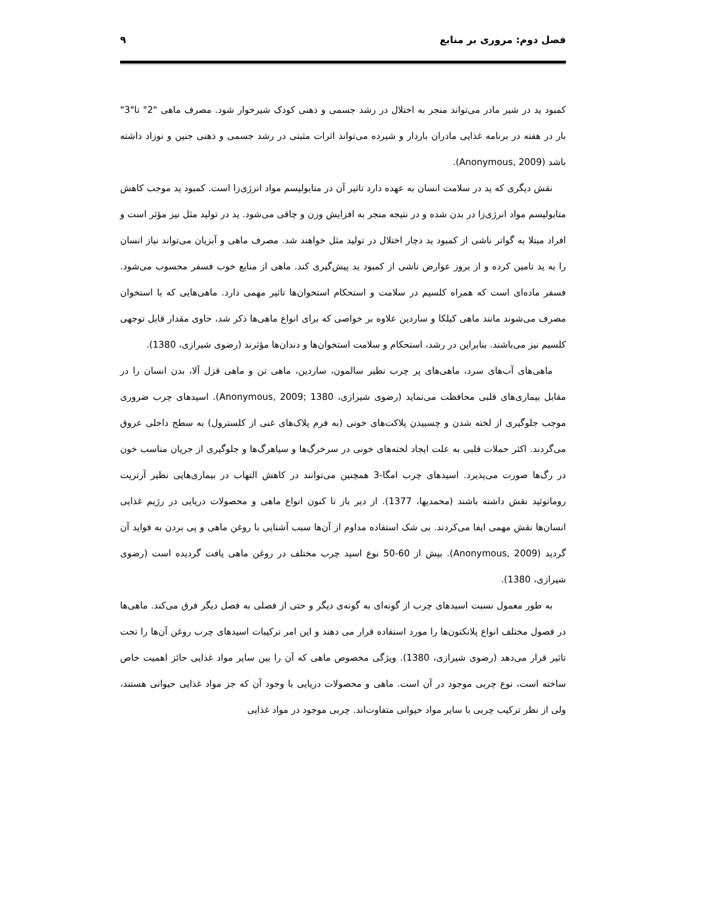فصل دوم: مروری بر منابع ۹
کمبود ید در شیر مادر می‌تواند منجر به اختلال در رشد جسمی و ذهنی کودک شیرخوار شود. مصرف ماهی "2" تا"3" بار در هفته در برنامه غذایی مادران باردار و شیرده می‌تواند اثرات مثبتی در رشد جسمی و ذهنی جنین و نوزاد داشته باشد (Anonymous, 2009).
نقش دیگری که ید در سلامت انسان به عهده دارد تاثیر آن در متابولیسم مواد انرژی‌زا است. کمبود ید موجب کاهش متابولیسم مواد انرژی‌زا در بدن شده و در نتیجه منجر به افزایش وزن و چاقی می‌شود. ید در تولید مثل نیز مؤثر است و افراد مبتلا به گواتر ناشی از کمبود ید دچار اختلال در تولید مثل خواهند شد. مصرف ماهی و آبزیان می‌تواند نیاز انسان را به ید تامین کرده و از بروز عوارض ناشی از کمبود ید پیش‌گیری کند. ماهی از منابع خوب فسفر محسوب می‌شود. فسفر ماده‌ای است که همراه کلسیم در سلامت و استحکام استخوان‌ها تاثیر مهمی دارد. ماهی‌هایی که با استخوان مصرف می‌شوند مانند ماهی کیلکا و ساردین علاوه بر خواصی که برای انواع ماهی‌ها ذکر شد، حاوی مقدار قابل توجهی کلسیم نیز می‌باشند. بنابراین در رشد، استحکام و سلامت استخوان‌ها و دندان‌ها مؤثرند (رضوی شیرازی، 1380).
ماهی‌های آب‌های سرد، ماهی‌های پر چرب نظیر سالمون، ساردین، ماهی تن و ماهی قزل آلا، بدن انسان را در مقابل بیماری‌های قلبی محافظت می‌نماید (رضوی شیرازی، 1380 ;Anonymous, 2009). اسیدهای چرب ضروری موجب جلوگیری از لخته شدن و چسبیدن پلاکت‌های خونی (به فرم پلاک‌های غنی از کلسترول) به سطح داخلی عروق می‌گردند. اکثر حملات قلبی به علت ایجاد لخته‌های خونی در سرخرگ‌ها و سیاهرگ‌ها و جلوگیری از جریان مناسب خون در رگ‌ها صورت می‌پذیرد. اسیدهای چرب امگا-3 همچنین می‌توانند در کاهش التهاب در بیماری‌هایی نظیر آرتریت روماتوئید نقش داشته باشند (محمدیها، 1377). از دیر باز تا کنون انواع ماهی و محصولات دریایی در رژیم غذایی انسان‌ها نقش مهمی ایفا می‌کردند. بی شک استفاده مداوم از آن‌ها سبب آشنایی با روغن ماهی و پی بردن به فواید آن گردید (Anonymous, 2009). بیش از 60-50 نوع اسید چرب مختلف در روغن ماهی یافت گردیده است (رضوی شیرازی، 1380).
به طور معمول نسبت اسیدهای چرب از گونه‌ای به گونه‌ی دیگر و حتی از فصلی به فصل دیگر فرق می‌کند. ماهی‌ها در فصول مختلف انواع پلانکتون‌ها را مورد استفاده قرار می دهند و این امر ترکیبات اسیدهای چرب روغن آن‌ها را تحت تاثیر قرار می‌دهد (رضوی شیرازی، 1380). ویژگی مخصوص ماهی که آن را بین سایر مواد غذایی حائز اهمیت خاص ساخته است، نوع چربی موجود در آن است. ماهی و محصولات دریایی با وجود آن که جز مواد غذایی حیوانی هستند، ولی از نظر ترکیب چربی با سایر مواد حیوانی متفاوت‌اند. چربی موجود در مواد غذایی